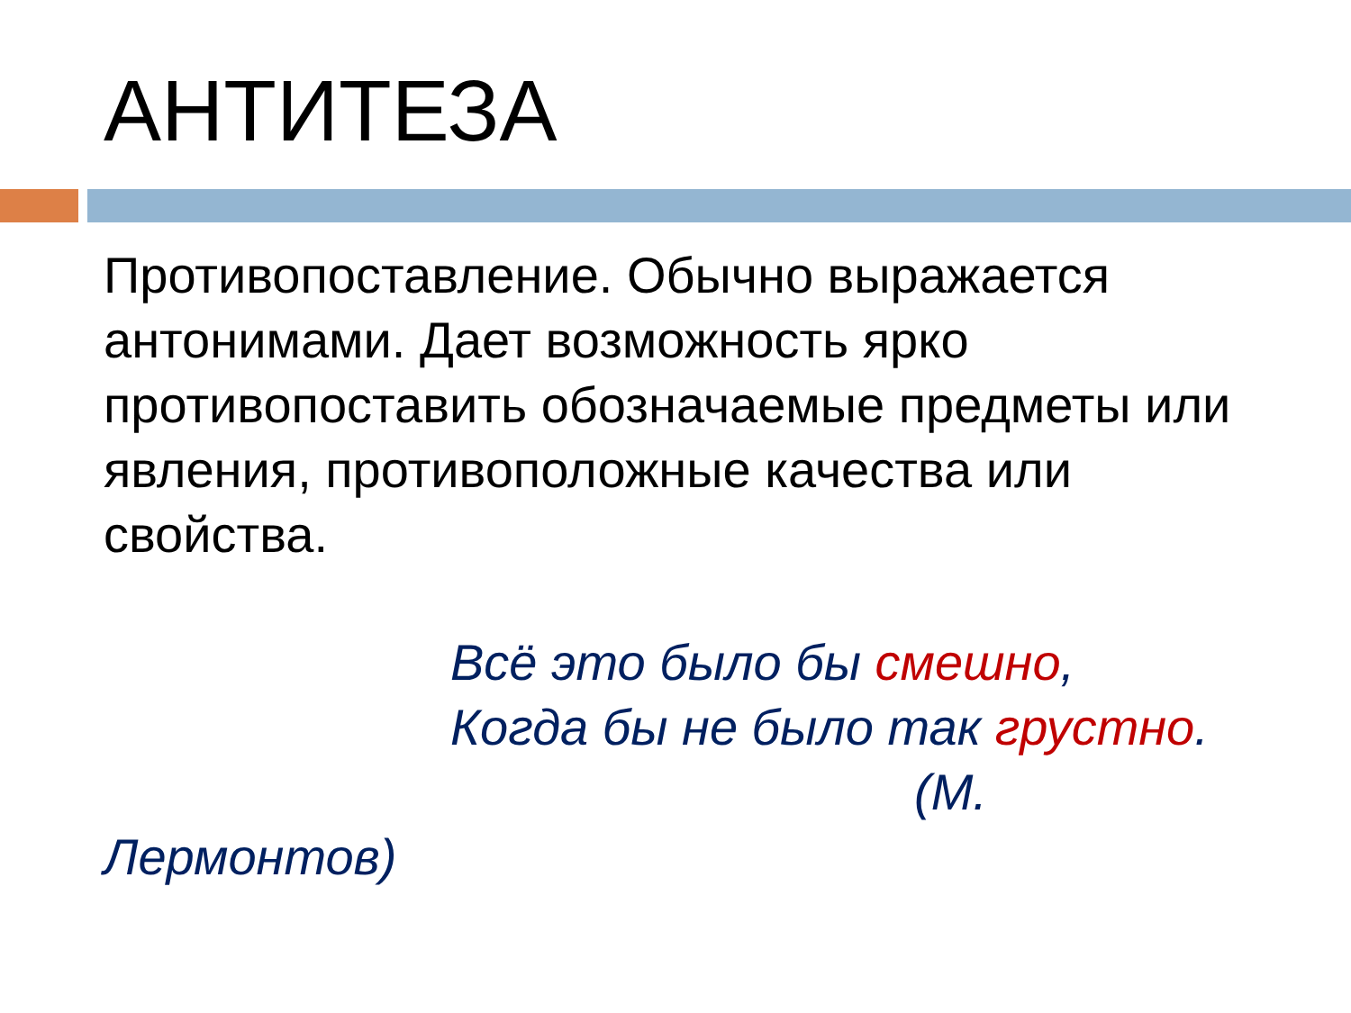АНТИТЕЗА
Противопоставление. Обычно выражается антонимами. Дает возможность ярко противопоставить обозначаемые предметы или явления, противоположные качества или свойства.
Всё это было бы смешно,
Когда бы не было так грустно.
(М.
Лермонтов)